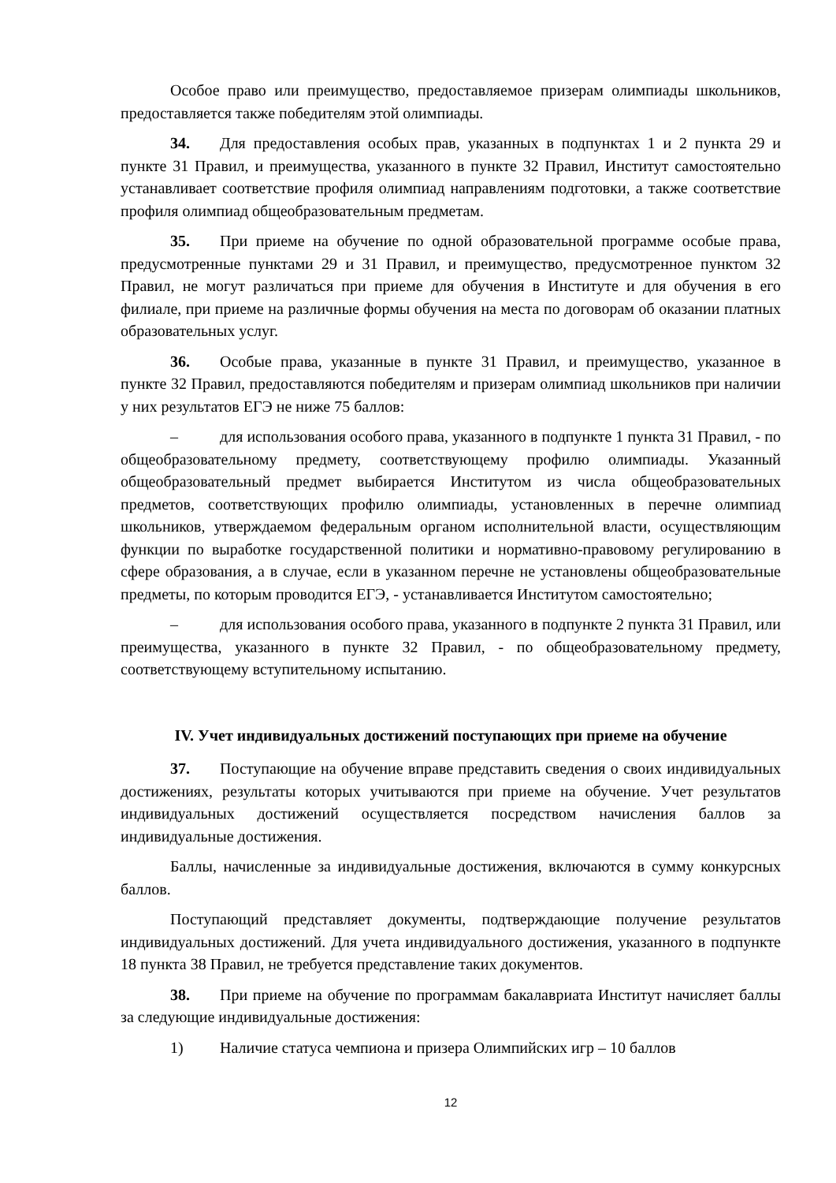Особое право или преимущество, предоставляемое призерам олимпиады школьников, предоставляется также победителям этой олимпиады.
34. Для предоставления особых прав, указанных в подпунктах 1 и 2 пункта 29 и пункте 31 Правил, и преимущества, указанного в пункте 32 Правил, Институт самостоятельно устанавливает соответствие профиля олимпиад направлениям подготовки, а также соответствие профиля олимпиад общеобразовательным предметам.
35. При приеме на обучение по одной образовательной программе особые права, предусмотренные пунктами 29 и 31 Правил, и преимущество, предусмотренное пунктом 32 Правил, не могут различаться при приеме для обучения в Институте и для обучения в его филиале, при приеме на различные формы обучения на места по договорам об оказании платных образовательных услуг.
36. Особые права, указанные в пункте 31 Правил, и преимущество, указанное в пункте 32 Правил, предоставляются победителям и призерам олимпиад школьников при наличии у них результатов ЕГЭ не ниже 75 баллов:
– для использования особого права, указанного в подпункте 1 пункта 31 Правил, - по общеобразовательному предмету, соответствующему профилю олимпиады. Указанный общеобразовательный предмет выбирается Институтом из числа общеобразовательных предметов, соответствующих профилю олимпиады, установленных в перечне олимпиад школьников, утверждаемом федеральным органом исполнительной власти, осуществляющим функции по выработке государственной политики и нормативно-правовому регулированию в сфере образования, а в случае, если в указанном перечне не установлены общеобразовательные предметы, по которым проводится ЕГЭ, - устанавливается Институтом самостоятельно;
– для использования особого права, указанного в подпункте 2 пункта 31 Правил, или преимущества, указанного в пункте 32 Правил, - по общеобразовательному предмету, соответствующему вступительному испытанию.
IV. Учет индивидуальных достижений поступающих при приеме на обучение
37. Поступающие на обучение вправе представить сведения о своих индивидуальных достижениях, результаты которых учитываются при приеме на обучение. Учет результатов индивидуальных достижений осуществляется посредством начисления баллов за индивидуальные достижения.
Баллы, начисленные за индивидуальные достижения, включаются в сумму конкурсных баллов.
Поступающий представляет документы, подтверждающие получение результатов индивидуальных достижений. Для учета индивидуального достижения, указанного в подпункте 18 пункта 38 Правил, не требуется представление таких документов.
38. При приеме на обучение по программам бакалавриата Институт начисляет баллы за следующие индивидуальные достижения:
1) Наличие статуса чемпиона и призера Олимпийских игр – 10 баллов
12